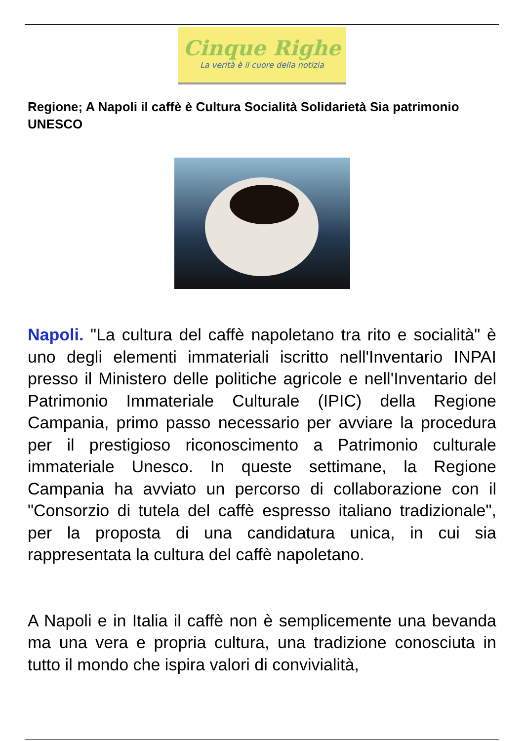Cinque Righe
La verità è il cuore della notizia
Regione; A Napoli il caffè è Cultura Socialità Solidarietà Sia patrimonio UNESCO
Napoli. "La cultura del caffè napoletano tra rito e socialità" è uno degli elementi immateriali iscritto nell'Inventario INPAI presso il Ministero delle politiche agricole e nell'Inventario del Patrimonio Immateriale Culturale (IPIC) della Regione Campania, primo passo necessario per avviare la procedura per il prestigioso riconoscimento a Patrimonio culturale immateriale Unesco. In queste settimane, la Regione Campania ha avviato un percorso di collaborazione con il "Consorzio di tutela del caffè espresso italiano tradizionale", per la proposta di una candidatura unica, in cui sia rappresentata la cultura del caffè napoletano.
A Napoli e in Italia il caffè non è semplicemente una bevanda ma una vera e propria cultura, una tradizione conosciuta in tutto il mondo che ispira valori di convivialità,